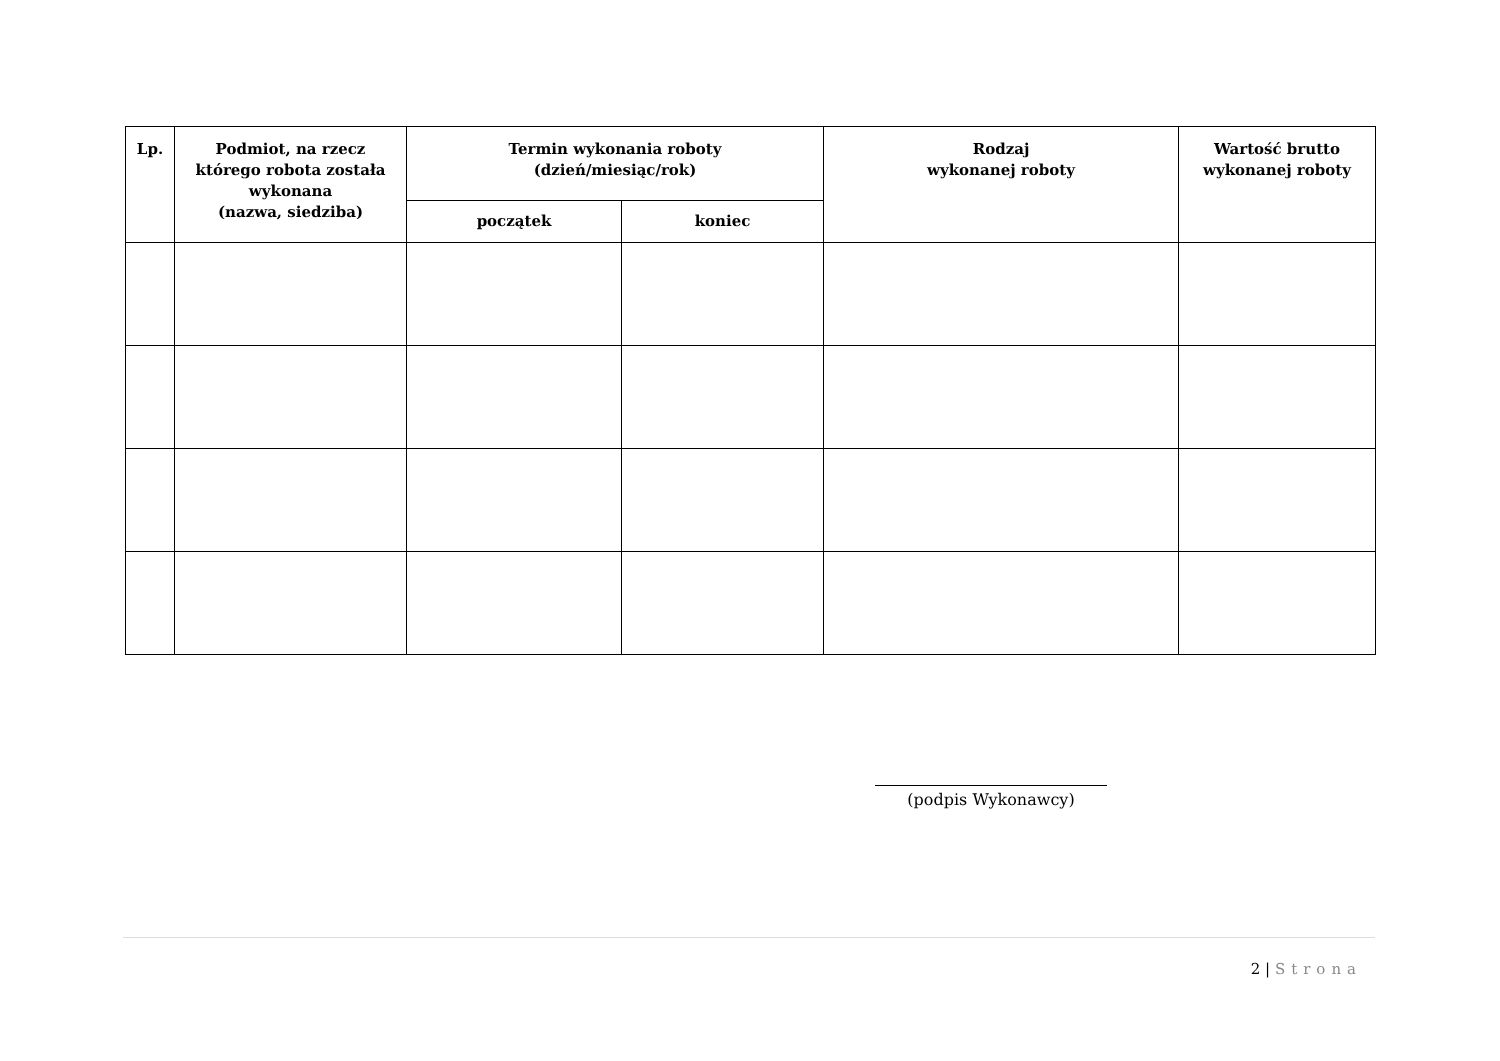| Lp. | Podmiot, na rzecz którego robota została wykonana (nazwa, siedziba) | Termin wykonania roboty (dzień/miesiąc/rok) | | Rodzaj wykonanej roboty | Wartość brutto wykonanej roboty |
| --- | --- | --- | --- | --- | --- |
| | | początek | koniec | | |
(podpis Wykonawcy)
2 | Strona